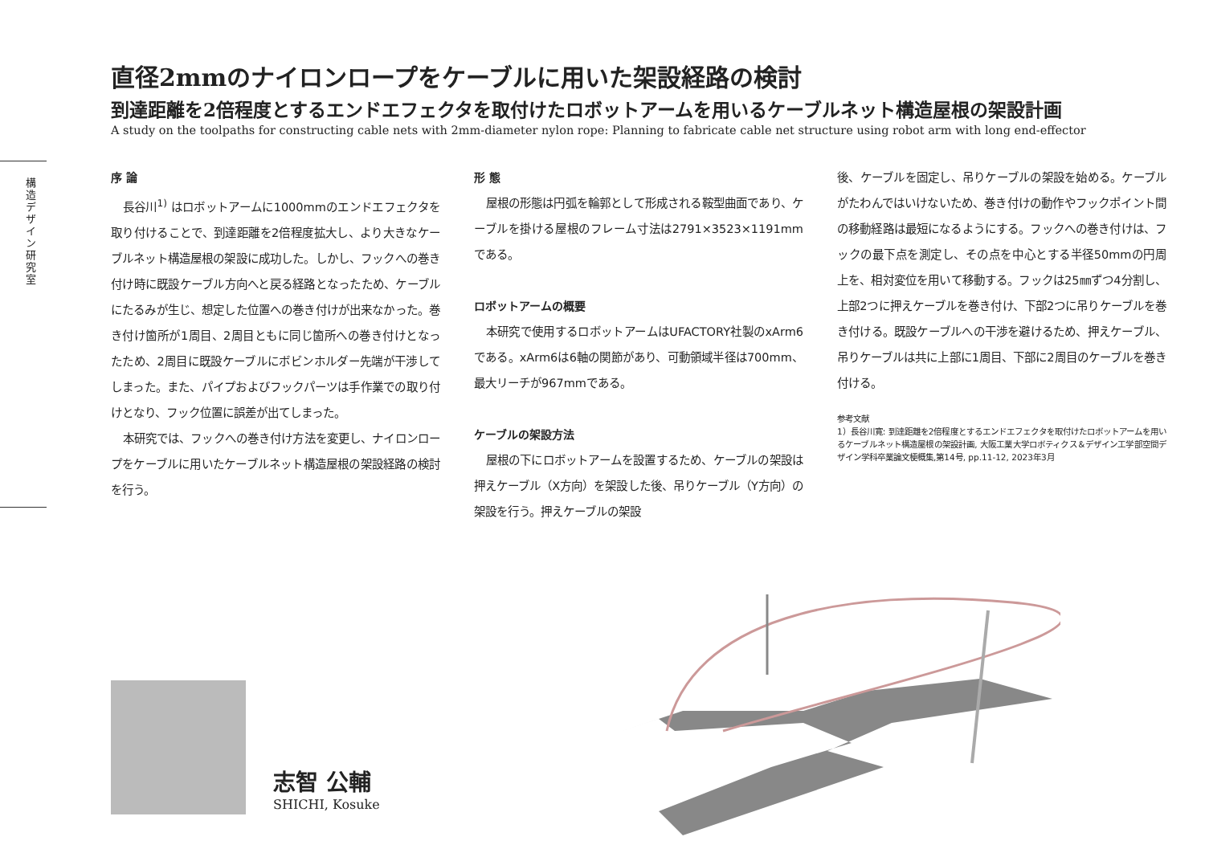構造デザイン研究室
直径2mmのナイロンロープをケーブルに用いた架設経路の検討
到達距離を2倍程度とするエンドエフェクタを取付けたロボットアームを用いるケーブルネット構造屋根の架設計画
A study on the toolpaths for constructing cable nets with 2mm-diameter nylon rope: Planning to fabricate cable net structure using robot arm with long end-effector
序 論
長谷川<sup>1)</sup> はロボットアームに1000mmのエンドエフェクタを取り付けることで、到達距離を2倍程度拡大し、より大きなケーブルネット構造屋根の架設に成功した。しかし、フックへの巻き付け時に既設ケーブル方向へと戻る経路となったため、ケーブルにたるみが生じ、想定した位置への巻き付けが出来なかった。巻き付け箇所が1周目、2周目ともに同じ箇所への巻き付けとなったため、2周目に既設ケーブルにボビンホルダー先端が干渉してしまった。また、パイプおよびフックパーツは手作業での取り付けとなり、フック位置に誤差が出てしまった。
本研究では、フックへの巻き付け方法を変更し、ナイロンロープをケーブルに用いたケーブルネット構造屋根の架設経路の検討を行う。
形 態
屋根の形態は円弧を輪郭として形成される鞍型曲面であり、ケーブルを掛ける屋根のフレーム寸法は2791×3523×1191mmである。
ロボットアームの概要
本研究で使用するロボットアームはUFACTORY社製のxArm6である。xArm6は6軸の関節があり、可動領域半径は700mm、最大リーチが967mmである。
ケーブルの架設方法
屋根の下にロボットアームを設置するため、ケーブルの架設は押えケーブル（X方向）を架設した後、吊りケーブル（Y方向）の架設を行う。押えケーブルの架設
後、ケーブルを固定し、吊りケーブルの架設を始める。ケーブルがたわんではいけないため、巻き付けの動作やフックポイント間の移動経路は最短になるようにする。フックへの巻き付けは、フックの最下点を測定し、その点を中心とする半径50mmの円周上を、相対変位を用いて移動する。フックは25㎜ずつ4分割し、上部2つに押えケーブルを巻き付け、下部2つに吊りケーブルを巻き付ける。既設ケーブルへの干渉を避けるため、押えケーブル、吊りケーブルは共に上部に1周目、下部に2周目のケーブルを巻き付ける。
参考文献
1）長谷川寛: 到達距離を2倍程度とするエンドエフェクタを取付けたロボットアームを用いるケーブルネット構造屋根の架設計画, 大阪工業大学ロボティクス＆デザイン工学部空間デザイン学科卒業論文梗概集,第14号, pp.11-12, 2023年3月
志智 公輔
SHICHI, Kosuke